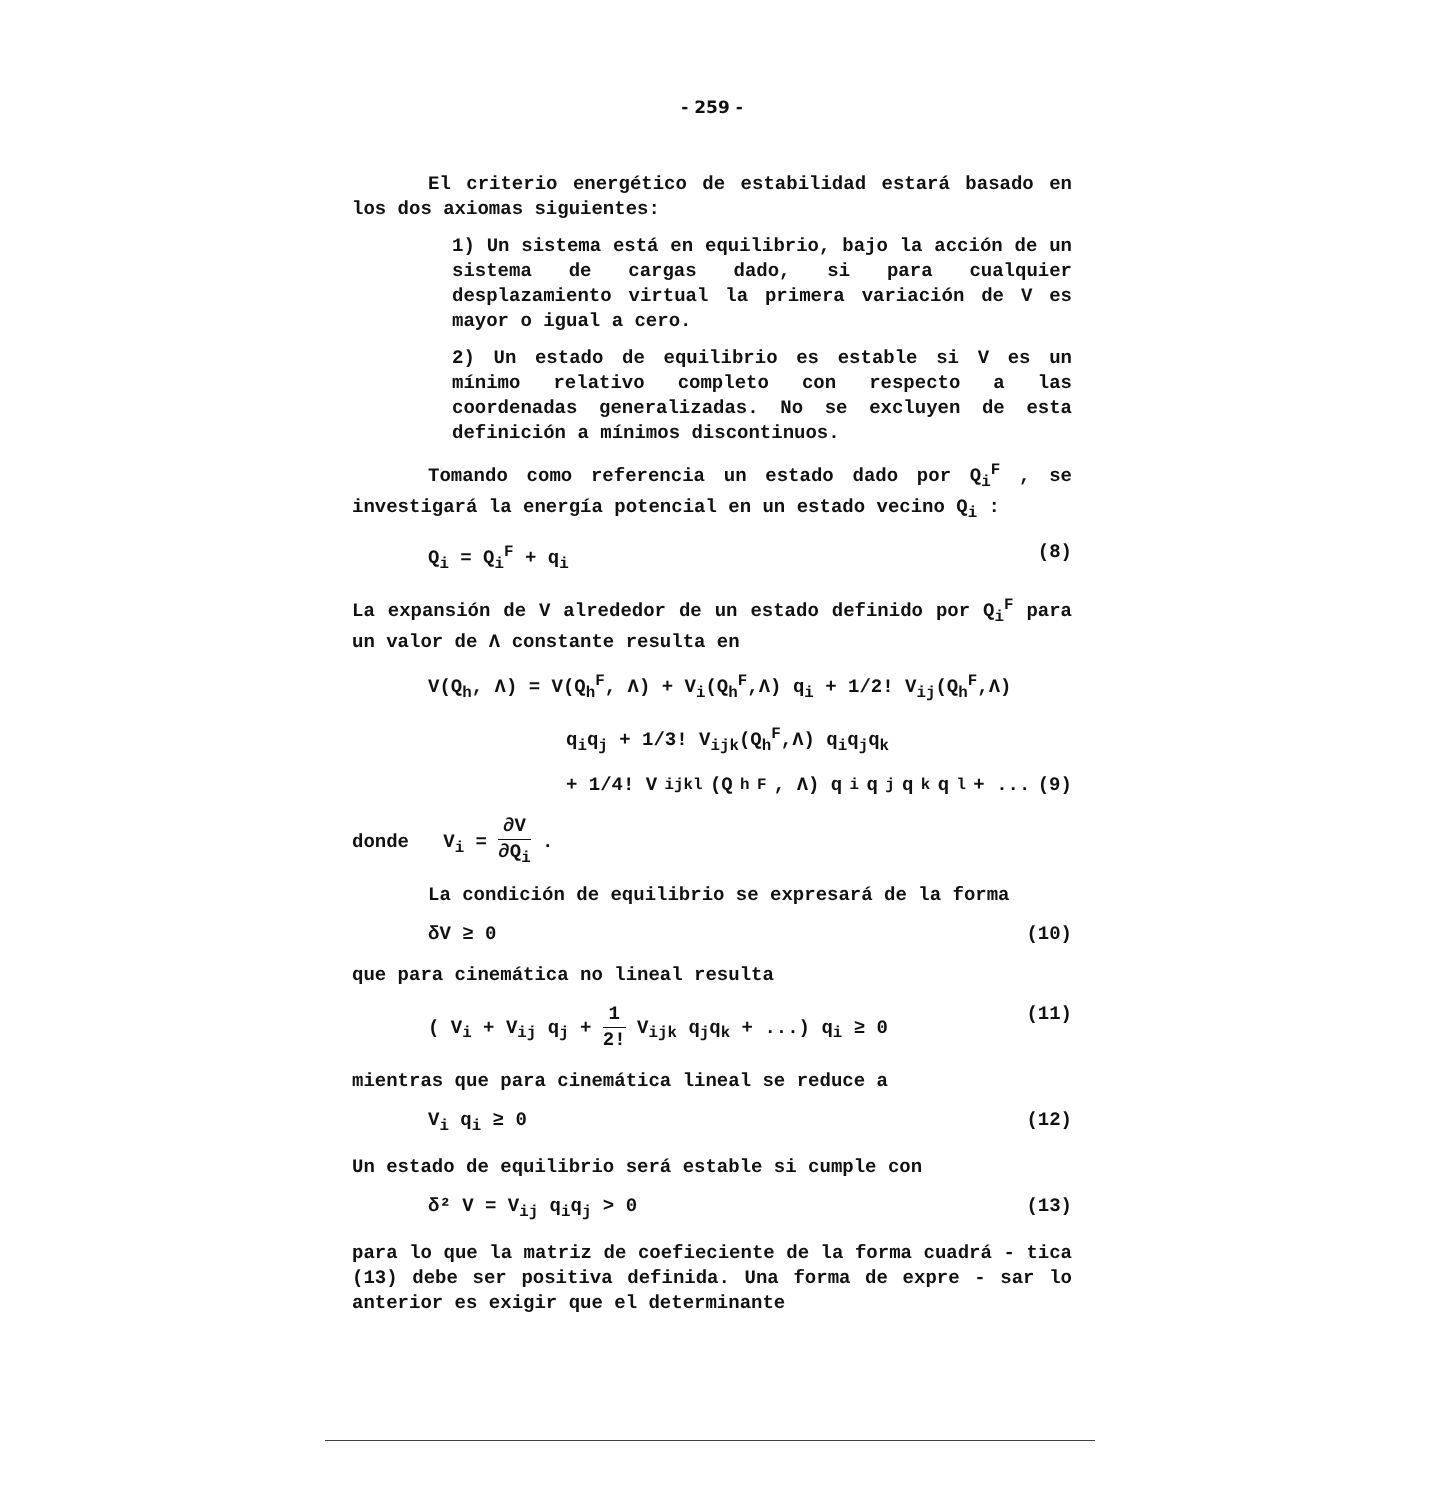- 259 -
El criterio energético de estabilidad estará basado en los dos axiomas siguientes:
1) Un sistema está en equilibrio, bajo la acción de un sistema de cargas dado, si para cualquier desplazamiento virtual la primera variación de V es mayor o igual a cero.
2) Un estado de equilibrio es estable si V es un mínimo relativo completo con respecto a las coordenadas generalizadas. No se excluyen de esta definición a mínimos discontinuos.
Tomando como referencia un estado dado por Q<sub>i</sub><sup>F</sup> , se investigará la energía potencial en un estado vecino Q<sub>i</sub> :
Q<sub>i</sub> = Q<sub>i</sub><sup>F</sup> + q<sub>i</sub> (8)
La expansión de V alrededor de un estado definido por Q<sub>i</sub><sup>F</sup> para un valor de Λ constante resulta en
V(Q<sub>h</sub>, Λ) = V(Q<sub>h</sub><sup>F</sup>, Λ) + V<sub>i</sub>(Q<sub>h</sub><sup>F</sup>,Λ) q<sub>i</sub> + 1/2! V<sub>ij</sub>(Q<sub>h</sub><sup>F</sup>,Λ)
q<sub>i</sub>q<sub>j</sub> + 1/3! V<sub>ijk</sub>(Q<sub>h</sub><sup>F</sup>,Λ) q<sub>i</sub>q<sub>j</sub>q<sub>k</sub>
+ 1/4! V<sub>ijkl</sub>(Q<sub>h</sub><sup>F</sup>, Λ) q<sub>i</sub>q<sub>j</sub>q<sub>k</sub>q<sub>l</sub> + ... (9)
donde V<sub>i</sub> = ∂V ∂Q<sub>i</sub> .
La condición de equilibrio se expresará de la forma
δV ≥ 0 (10)
que para cinemática no lineal resulta
( V<sub>i</sub> + V<sub>ij</sub> q<sub>j</sub> + 1 2! V<sub>ijk</sub> q<sub>j</sub>q<sub>k</sub> + ...) q<sub>i</sub> ≥ 0 (11)
mientras que para cinemática lineal se reduce a
V<sub>i</sub> q<sub>i</sub> ≥ 0 (12)
Un estado de equilibrio será estable si cumple con
δ² V = V<sub>ij</sub> q<sub>i</sub>q<sub>j</sub> > 0 (13)
para lo que la matriz de coefieciente de la forma cuadrá - tica (13) debe ser positiva definida. Una forma de expre - sar lo anterior es exigir que el determinante